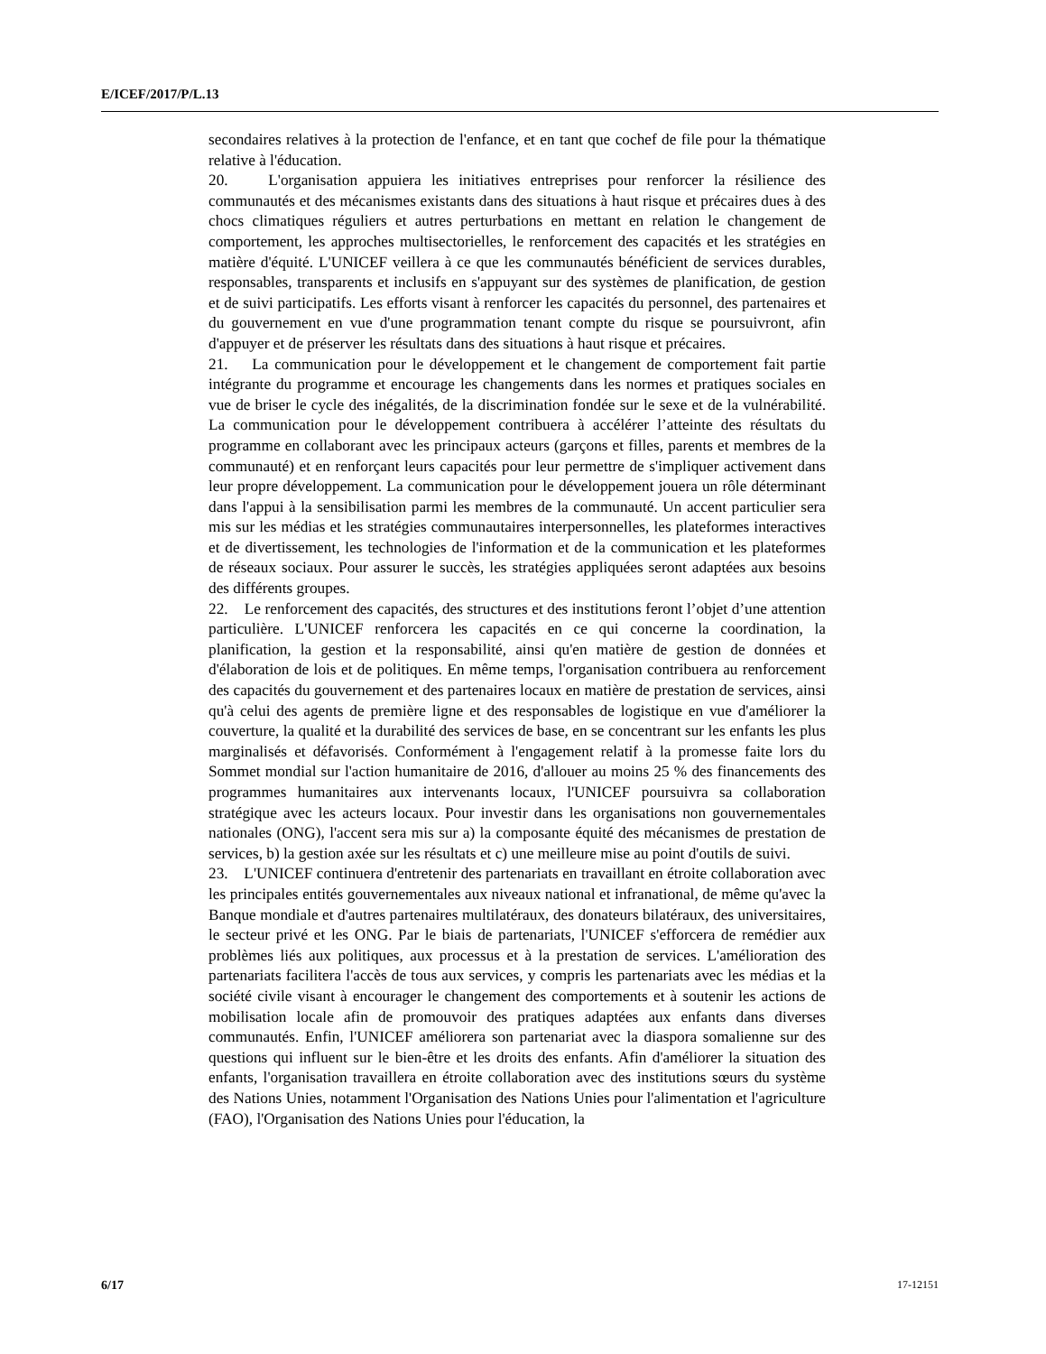E/ICEF/2017/P/L.13
secondaires relatives à la protection de l'enfance, et en tant que cochef de file pour la thématique relative à l'éducation.
20. L'organisation appuiera les initiatives entreprises pour renforcer la résilience des communautés et des mécanismes existants dans des situations à haut risque et précaires dues à des chocs climatiques réguliers et autres perturbations en mettant en relation le changement de comportement, les approches multisectorielles, le renforcement des capacités et les stratégies en matière d'équité. L'UNICEF veillera à ce que les communautés bénéficient de services durables, responsables, transparents et inclusifs en s'appuyant sur des systèmes de planification, de gestion et de suivi participatifs. Les efforts visant à renforcer les capacités du personnel, des partenaires et du gouvernement en vue d'une programmation tenant compte du risque se poursuivront, afin d'appuyer et de préserver les résultats dans des situations à haut risque et précaires.
21. La communication pour le développement et le changement de comportement fait partie intégrante du programme et encourage les changements dans les normes et pratiques sociales en vue de briser le cycle des inégalités, de la discrimination fondée sur le sexe et de la vulnérabilité. La communication pour le développement contribuera à accélérer l’atteinte des résultats du programme en collaborant avec les principaux acteurs (garçons et filles, parents et membres de la communauté) et en renforçant leurs capacités pour leur permettre de s'impliquer activement dans leur propre développement. La communication pour le développement jouera un rôle déterminant dans l'appui à la sensibilisation parmi les membres de la communauté. Un accent particulier sera mis sur les médias et les stratégies communautaires interpersonnelles, les plateformes interactives et de divertissement, les technologies de l'information et de la communication et les plateformes de réseaux sociaux. Pour assurer le succès, les stratégies appliquées seront adaptées aux besoins des différents groupes.
22. Le renforcement des capacités, des structures et des institutions feront l’objet d’une attention particulière. L'UNICEF renforcera les capacités en ce qui concerne la coordination, la planification, la gestion et la responsabilité, ainsi qu'en matière de gestion de données et d'élaboration de lois et de politiques. En même temps, l'organisation contribuera au renforcement des capacités du gouvernement et des partenaires locaux en matière de prestation de services, ainsi qu'à celui des agents de première ligne et des responsables de logistique en vue d'améliorer la couverture, la qualité et la durabilité des services de base, en se concentrant sur les enfants les plus marginalisés et défavorisés. Conformément à l'engagement relatif à la promesse faite lors du Sommet mondial sur l'action humanitaire de 2016, d'allouer au moins 25 % des financements des programmes humanitaires aux intervenants locaux, l'UNICEF poursuivra sa collaboration stratégique avec les acteurs locaux. Pour investir dans les organisations non gouvernementales nationales (ONG), l'accent sera mis sur a) la composante équité des mécanismes de prestation de services, b) la gestion axée sur les résultats et c) une meilleure mise au point d'outils de suivi.
23. L'UNICEF continuera d'entretenir des partenariats en travaillant en étroite collaboration avec les principales entités gouvernementales aux niveaux national et infranational, de même qu'avec la Banque mondiale et d'autres partenaires multilatéraux, des donateurs bilatéraux, des universitaires, le secteur privé et les ONG. Par le biais de partenariats, l'UNICEF s'efforcera de remédier aux problèmes liés aux politiques, aux processus et à la prestation de services. L'amélioration des partenariats facilitera l'accès de tous aux services, y compris les partenariats avec les médias et la société civile visant à encourager le changement des comportements et à soutenir les actions de mobilisation locale afin de promouvoir des pratiques adaptées aux enfants dans diverses communautés. Enfin, l'UNICEF améliorera son partenariat avec la diaspora somalienne sur des questions qui influent sur le bien-être et les droits des enfants. Afin d'améliorer la situation des enfants, l'organisation travaillera en étroite collaboration avec des institutions sœurs du système des Nations Unies, notamment l'Organisation des Nations Unies pour l'alimentation et l'agriculture (FAO), l'Organisation des Nations Unies pour l'éducation, la
6/17 17-12151